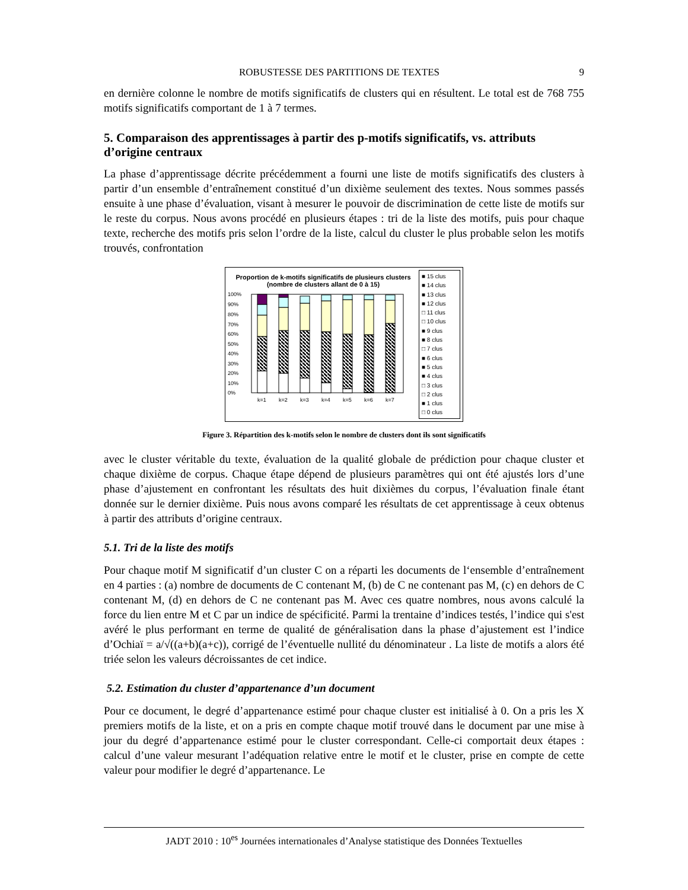ROBUSTESSE DES PARTITIONS DE TEXTES 9
en dernière colonne le nombre de motifs significatifs de clusters qui en résultent. Le total est de 768 755 motifs significatifs comportant de 1 à 7 termes.
5. Comparaison des apprentissages à partir des p-motifs significatifs, vs. attributs d’origine centraux
La phase d’apprentissage décrite précédemment a fourni une liste de motifs significatifs des clusters à partir d’un ensemble d’entraînement constitué d’un dixième seulement des textes. Nous sommes passés ensuite à une phase d’évaluation, visant à mesurer le pouvoir de discrimination de cette liste de motifs sur le reste du corpus. Nous avons procédé en plusieurs étapes : tri de la liste des motifs, puis pour chaque texte, recherche des motifs pris selon l’ordre de la liste, calcul du cluster le plus probable selon les motifs trouvés, confrontation
Proportion de k-motifs significatifs de plusieurs clusters (nombre de clusters allant de 0 à 15)
100%
90%
80%
70%
60%
50%
40%
30%
20%
10%
0%
k=1
k=2
k=3
k=4
k=5
k=6
k=7
■ 15 clus
■ 14 clus
■ 13 clus
■ 12 clus
□ 11 clus
□ 10 clus
■ 9 clus
■ 8 clus
□ 7 clus
■ 6 clus
■ 5 clus
■ 4 clus
□ 3 clus
□ 2 clus
■ 1 clus
□ 0 clus
Figure 3. Répartition des k-motifs selon le nombre de clusters dont ils sont significatifs
avec le cluster véritable du texte, évaluation de la qualité globale de prédiction pour chaque cluster et chaque dixième de corpus. Chaque étape dépend de plusieurs paramètres qui ont été ajustés lors d’une phase d’ajustement en confrontant les résultats des huit dixièmes du corpus, l’évaluation finale étant donnée sur le dernier dixième. Puis nous avons comparé les résultats de cet apprentissage à ceux obtenus à partir des attributs d’origine centraux.
5.1. Tri de la liste des motifs
Pour chaque motif M significatif d’un cluster C on a réparti les documents de l‘ensemble d’entraînement en 4 parties : (a) nombre de documents de C contenant M, (b) de C ne contenant pas M, (c) en dehors de C contenant M, (d) en dehors de C ne contenant pas M. Avec ces quatre nombres, nous avons calculé la force du lien entre M et C par un indice de spécificité. Parmi la trentaine d’indices testés, l’indice qui s'est avéré le plus performant en terme de qualité de généralisation dans la phase d’ajustement est l’indice d’Ochiaï = a/√((a+b)(a+c)), corrigé de l’éventuelle nullité du dénominateur . La liste de motifs a alors été triée selon les valeurs décroissantes de cet indice.
5.2. Estimation du cluster d’appartenance d’un document
Pour ce document, le degré d’appartenance estimé pour chaque cluster est initialisé à 0. On a pris les X premiers motifs de la liste, et on a pris en compte chaque motif trouvé dans le document par une mise à jour du degré d’appartenance estimé pour le cluster correspondant. Celle-ci comportait deux étapes : calcul d’une valeur mesurant l’adéquation relative entre le motif et le cluster, prise en compte de cette valeur pour modifier le degré d’appartenance. Le
JADT 2010 : 10<sup>es</sup> Journées internationales d’Analyse statistique des Données Textuelles